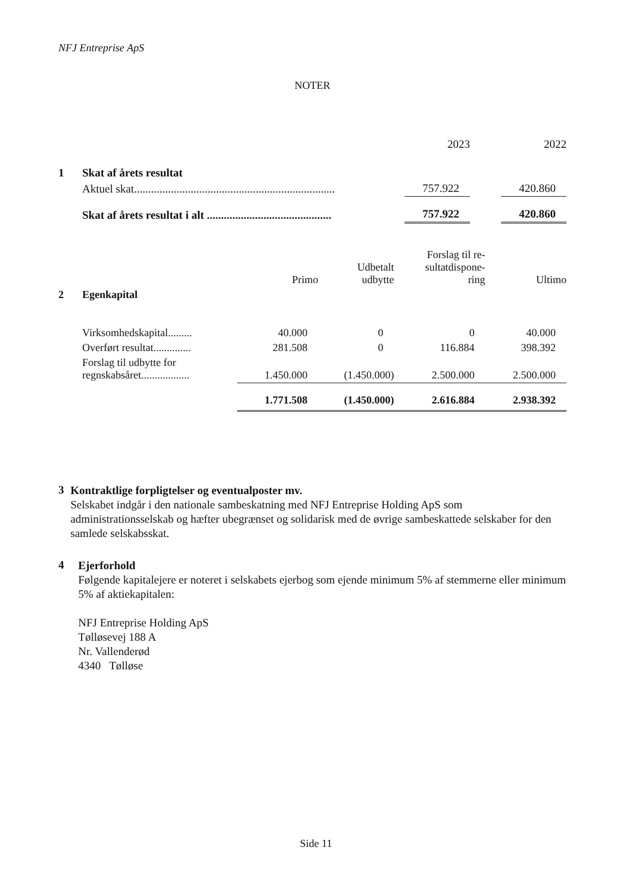NFJ Entreprise ApS
NOTER
| | | 2023 | | 2022 |
| 1 | Skat af årets resultat | | | |
| | Aktuel skat....................................................................... | 757.922 | | 420.860 |
| | Skat af årets resultat i alt ............................................ | 757.922 | | 420.860 |
| | | Primo | Udbetalt udbytte | Forslag til re- sultatdispone- ring | Ultimo |
| 2 | Egenkapital | | | | |
| | Virksomhedskapital......... | 40.000 | 0 | 0 | 40.000 |
| | Overført resultat.............. | 281.508 | 0 | 116.884 | 398.392 |
| | Forslag til udbytte for regnskabsåret.................. | 1.450.000 | (1.450.000) | 2.500.000 | 2.500.000 |
| | | 1.771.508 | (1.450.000) | 2.616.884 | 2.938.392 |
3
Kontraktlige forpligtelser og eventualposter mv.
Selskabet indgår i den nationale sambeskatning med NFJ Entreprise Holding ApS som administrationsselskab og hæfter ubegrænset og solidarisk med de øvrige sambeskattede selskaber for den samlede selskabsskat.
4
Ejerforhold
Følgende kapitalejere er noteret i selskabets ejerbog som ejende minimum 5% af stemmerne eller minimum 5% af aktiekapitalen:
NFJ Entreprise Holding ApS
Tølløsevej 188 A
Nr. Vallenderød
4340 Tølløse
Side 11